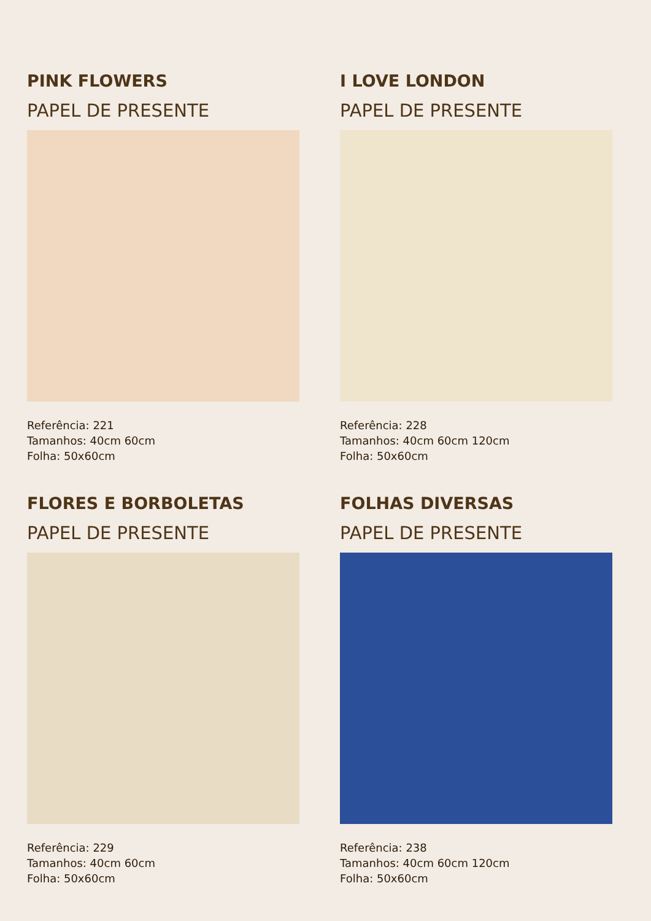PINK FLOWERS
PAPEL DE PRESENTE
Referência: 221
Tamanhos: 40cm 60cm
Folha: 50x60cm
I LOVE LONDON
PAPEL DE PRESENTE
Referência: 228
Tamanhos: 40cm 60cm 120cm
Folha: 50x60cm
FLORES E BORBOLETAS
PAPEL DE PRESENTE
Referência: 229
Tamanhos: 40cm 60cm
Folha: 50x60cm
FOLHAS DIVERSAS
PAPEL DE PRESENTE
Referência: 238
Tamanhos: 40cm 60cm 120cm
Folha: 50x60cm